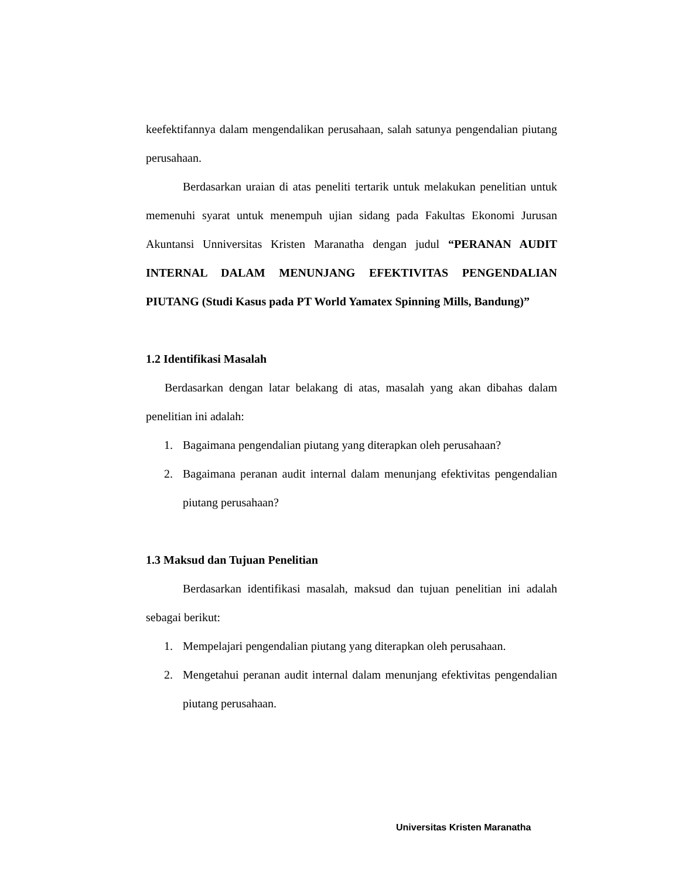keefektifannya dalam mengendalikan perusahaan, salah satunya pengendalian piutang perusahaan.
Berdasarkan uraian di atas peneliti tertarik untuk melakukan penelitian untuk memenuhi syarat untuk menempuh ujian sidang pada Fakultas Ekonomi Jurusan Akuntansi Unniversitas Kristen Maranatha dengan judul “PERANAN AUDIT INTERNAL DALAM MENUNJANG EFEKTIVITAS PENGENDALIAN PIUTANG (Studi Kasus pada PT World Yamatex Spinning Mills, Bandung)”
1.2 Identifikasi Masalah
Berdasarkan dengan latar belakang di atas, masalah yang akan dibahas dalam penelitian ini adalah:
1. Bagaimana pengendalian piutang yang diterapkan oleh perusahaan?
2. Bagaimana peranan audit internal dalam menunjang efektivitas pengendalian piutang perusahaan?
1.3 Maksud dan Tujuan Penelitian
Berdasarkan identifikasi masalah, maksud dan tujuan penelitian ini adalah sebagai berikut:
1. Mempelajari pengendalian piutang yang diterapkan oleh perusahaan.
2. Mengetahui peranan audit internal dalam menunjang efektivitas pengendalian piutang perusahaan.
Universitas Kristen Maranatha